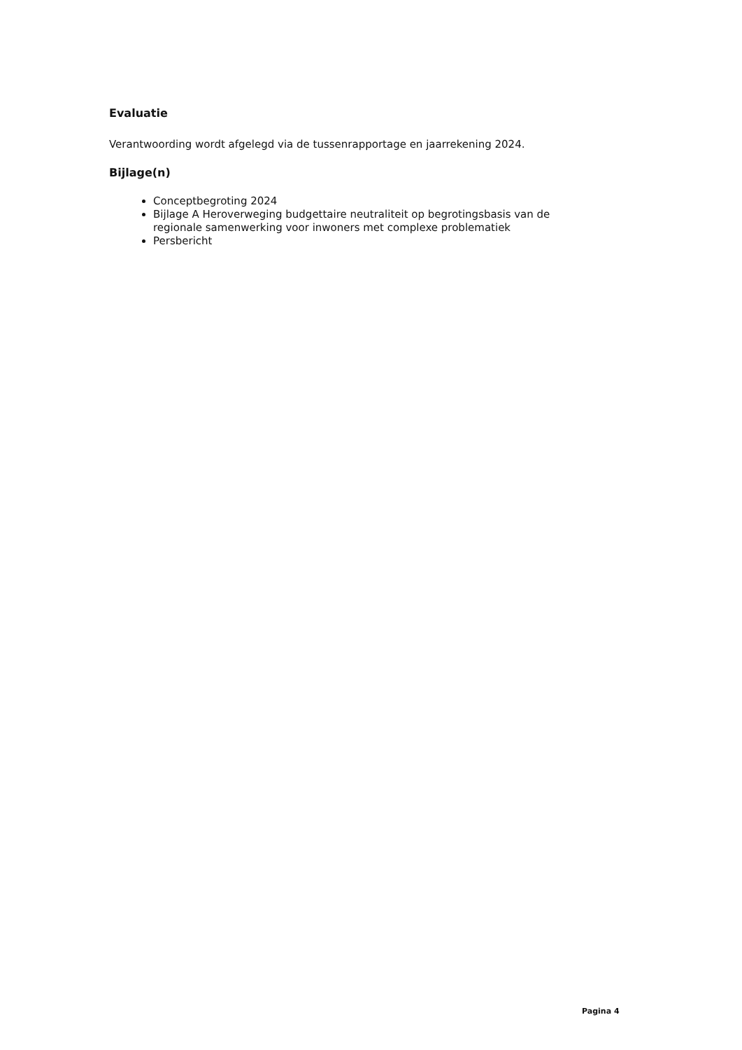Evaluatie
Verantwoording wordt afgelegd via de tussenrapportage en jaarrekening 2024.
Bijlage(n)
Conceptbegroting 2024
Bijlage A Heroverweging budgettaire neutraliteit op begrotingsbasis van de regionale samenwerking voor inwoners met complexe problematiek
Persbericht
Pagina 4